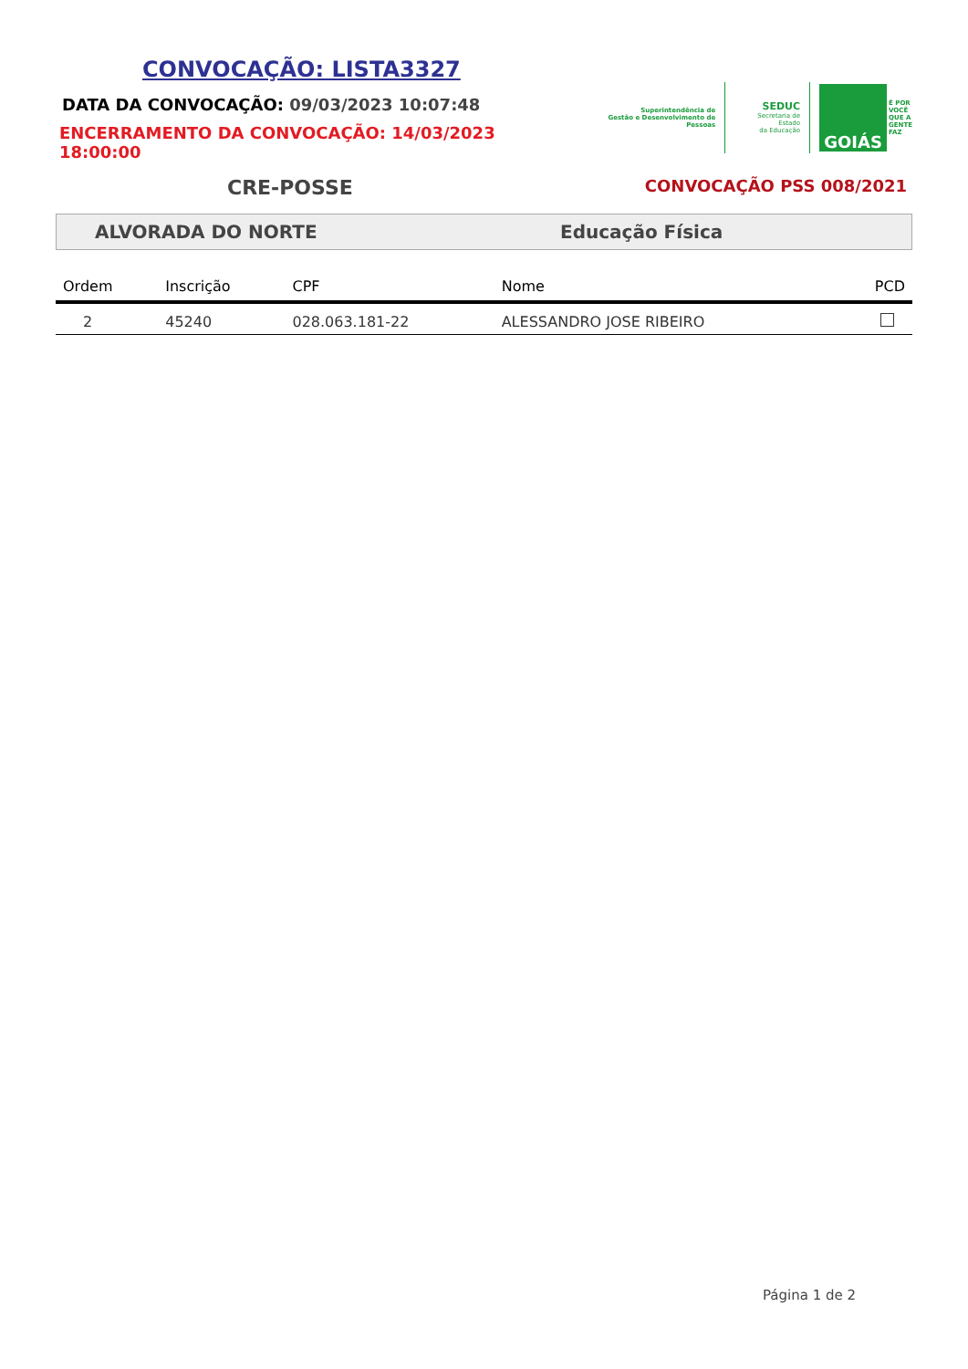CONVOCAÇÃO: LISTA3327
DATA DA CONVOCAÇÃO: 09/03/2023 10:07:48
ENCERRAMENTO DA CONVOCAÇÃO: 14/03/2023 18:00:00
Superintendência de
Gestão e Desenvolvimento de Pessoas
SEDUC
Secretaria de Estado
da Educação
GOIÁS
É POR
VOCÊ
QUE A
GENTE
FAZ
CRE-POSSE
CONVOCAÇÃO PSS 008/2021
ALVORADA DO NORTE Educação Física
| Ordem | Inscrição | CPF | Nome | PCD |
| --- | --- | --- | --- | --- |
| 2 | 45240 | 028.063.181-22 | ALESSANDRO JOSE RIBEIRO | |
Página 1 de 2